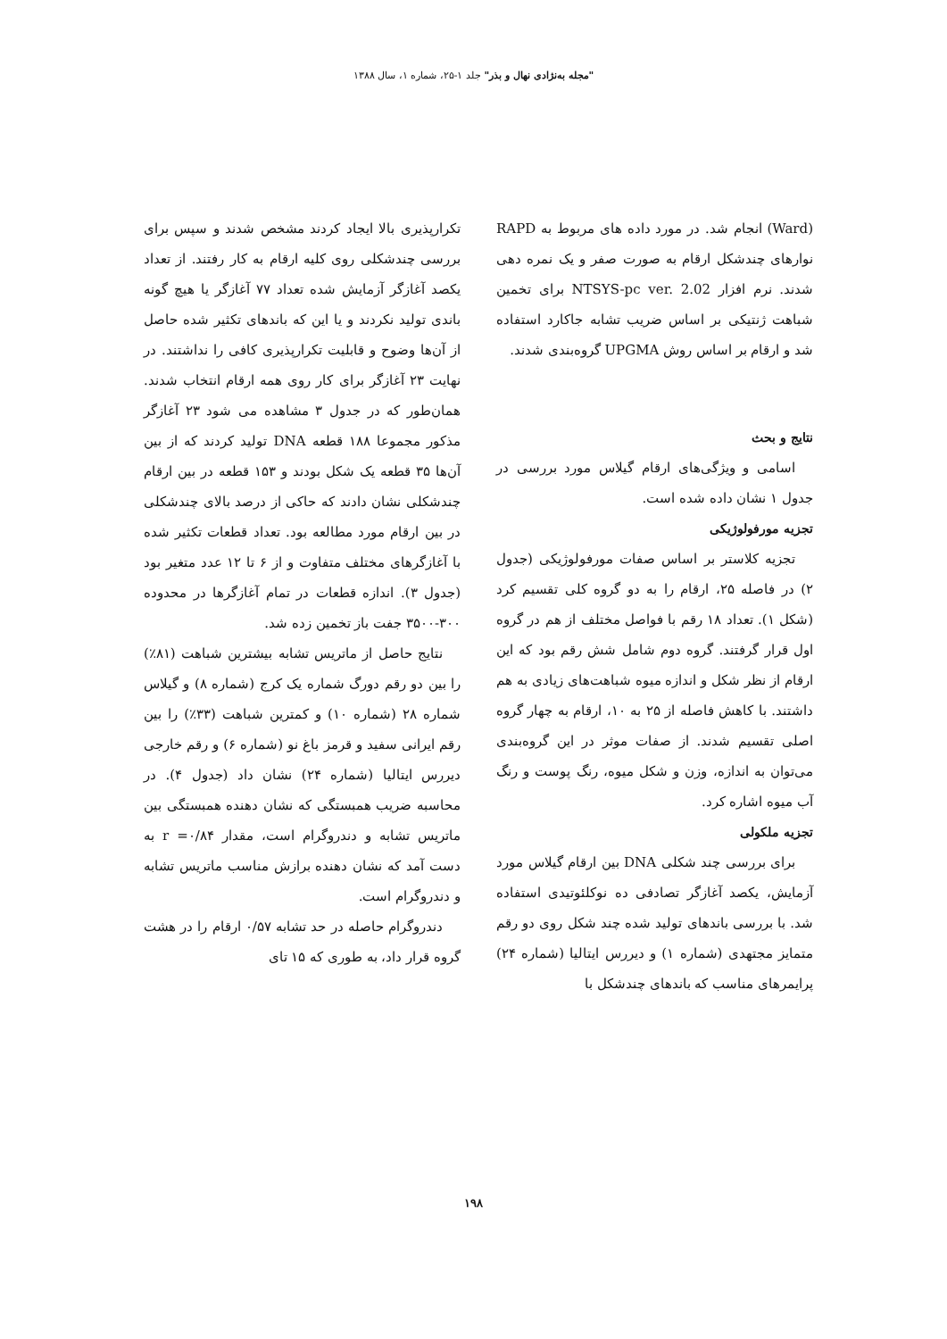"مجله به‌نژادی نهال و بذر" جلد ۱-۲۵، شماره ۱، سال ۱۳۸۸
(Ward) انجام شد. در مورد داده های مربوط به RAPD نوارهای چندشکل ارقام به صورت صفر و یک نمره دهی شدند. نرم افزار NTSYS-pc ver. 2.02 برای تخمین شباهت ژنتیکی بر اساس ضریب تشابه جاکارد استفاده شد و ارقام بر اساس روش UPGMA گروه‌بندی شدند.
نتایج و بحث
اسامی و ویژگی‌های ارقام گیلاس مورد بررسی در جدول ۱ نشان داده شده است.
تجزیه مورفولوژیکی
تجزیه کلاستر بر اساس صفات مورفولوژیکی (جدول ۲) در فاصله ۲۵، ارقام را به دو گروه کلی تقسیم کرد (شکل ۱). تعداد ۱۸ رقم با فواصل مختلف از هم در گروه اول قرار گرفتند. گروه دوم شامل شش رقم بود که این ارقام از نظر شکل و اندازه میوه شباهت‌های زیادی به هم داشتند. با کاهش فاصله از ۲۵ به ۱۰، ارقام به چهار گروه اصلی تقسیم شدند. از صفات موثر در این گروه‌بندی می‌توان به اندازه، وزن و شکل میوه، رنگ پوست و رنگ آب میوه اشاره کرد.
تجزیه ملکولی
برای بررسی چند شکلی DNA بین ارقام گیلاس مورد آزمایش، یکصد آغازگر تصادفی ده نوکلئوتیدی استفاده شد. با بررسی باندهای تولید شده چند شکل روی دو رقم متمایز مجتهدی (شماره ۱) و دیررس ایتالیا (شماره ۲۴) پرایمرهای مناسب که باندهای چندشکل با
تکرارپذیری بالا ایجاد کردند مشخص شدند و سپس برای بررسی چندشکلی روی کلیه ارقام به کار رفتند. از تعداد یکصد آغازگر آزمایش شده تعداد ۷۷ آغازگر یا هیچ گونه باندی تولید نکردند و یا این که باندهای تکثیر شده حاصل از آن‌ها وضوح و قابلیت تکرارپذیری کافی را نداشتند. در نهایت ۲۳ آغازگر برای کار روی همه ارقام انتخاب شدند. همان‌طور که در جدول ۳ مشاهده می شود ۲۳ آغازگر مذکور مجموعا ۱۸۸ قطعه DNA تولید کردند که از بین آن‌ها ۳۵ قطعه یک شکل بودند و ۱۵۳ قطعه در بین ارقام چندشکلی نشان دادند که حاکی از درصد بالای چندشکلی در بین ارقام مورد مطالعه بود. تعداد قطعات تکثیر شده با آغازگرهای مختلف متفاوت و از ۶ تا ۱۲ عدد متغیر بود (جدول ۳). اندازه قطعات در تمام آغازگرها در محدوده ۳۰۰-۳۵۰۰ جفت باز تخمین زده شد.
نتایج حاصل از ماتریس تشابه بیشترین شباهت (۸۱٪) را بین دو رقم دورگ شماره یک کرج (شماره ۸) و گیلاس شماره ۲۸ (شماره ۱۰) و کمترین شباهت (۳۳٪) را بین رقم ایرانی سفید و قرمز باغ نو (شماره ۶) و رقم خارجی دیررس ایتالیا (شماره ۲۴) نشان داد (جدول ۴). در محاسبه ضریب همبستگی که نشان دهنده همبستگی بین ماتریس تشابه و دندروگرام است، مقدار r =۰/۸۴ به دست آمد که نشان دهنده برازش مناسب ماتریس تشابه و دندروگرام است.
دندروگرام حاصله در حد تشابه ۰/۵۷ ارقام را در هشت گروه قرار داد، به طوری که ۱۵ تای
۱۹۸